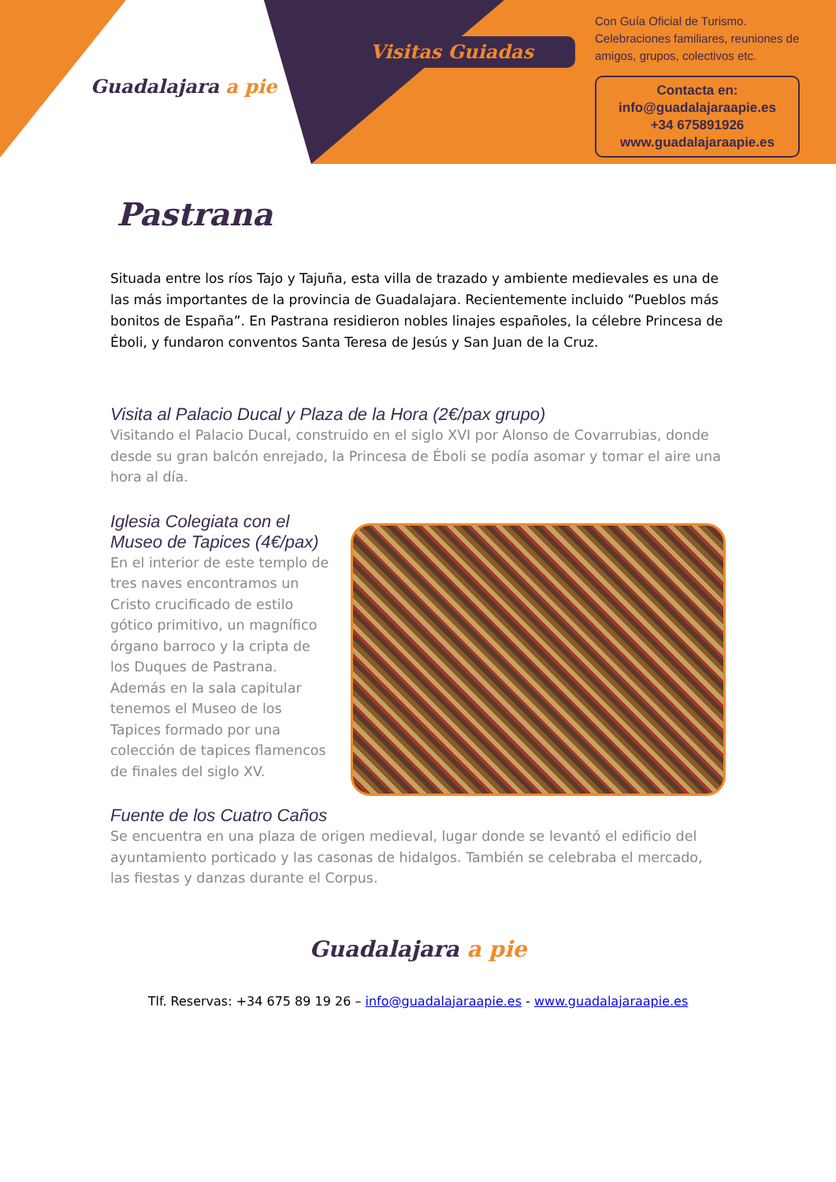Guadalajara a pie
Visitas Guiadas
Con Guía Oficial de Turismo.
Celebraciones familiares, reuniones de amigos, grupos, colectivos etc.
Contacta en:
info@guadalajaraapie.es
+34 675891926
www.guadalajaraapie.es
Pastrana
Situada entre los ríos Tajo y Tajuña, esta villa de trazado y ambiente medievales es una de las más importantes de la provincia de Guadalajara. Recientemente incluido “Pueblos más bonitos de España”. En Pastrana residieron nobles linajes españoles, la célebre Princesa de Éboli, y fundaron conventos Santa Teresa de Jesús y San Juan de la Cruz.
Visita al Palacio Ducal y Plaza de la Hora (2€/pax grupo)
Visitando el Palacio Ducal, construido en el siglo XVI por Alonso de Covarrubias, donde desde su gran balcón enrejado, la Princesa de Éboli se podía asomar y tomar el aire una hora al día.
Iglesia Colegiata con el Museo de Tapices (4€/pax)
En el interior de este templo de tres naves encontramos un Cristo crucificado de estilo gótico primitivo, un magnífico órgano barroco y la cripta de los Duques de Pastrana. Además en la sala capitular tenemos el Museo de los Tapices formado por una colección de tapices flamencos de finales del siglo XV.
Fuente de los Cuatro Caños
Se encuentra en una plaza de origen medieval, lugar donde se levantó el edificio del ayuntamiento porticado y las casonas de hidalgos. También se celebraba el mercado, las fiestas y danzas durante el Corpus.
Guadalajara a pie
Tlf. Reservas: +34 675 89 19 26 – info@guadalajaraapie.es - www.guadalajaraapie.es